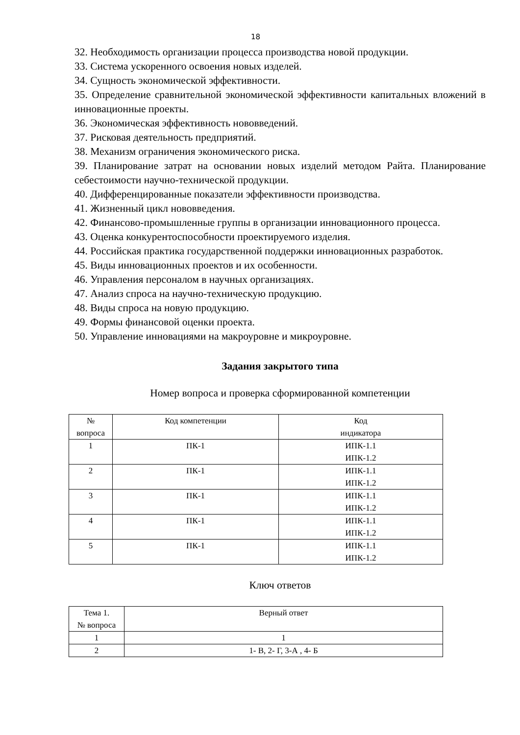18
32. Необходимость организации процесса производства новой продукции.
33. Система ускоренного освоения новых изделей.
34. Сущность экономической эффективности.
35. Определение сравнительной экономической эффективности капитальных вложений в инновационные проекты.
36. Экономическая эффективность нововведений.
37. Рисковая деятельность предприятий.
38. Механизм ограничения экономического риска.
39. Планирование затрат на основании новых изделий методом Райта. Планирование себестоимости научно-технической продукции.
40. Дифференцированные показатели эффективности производства.
41. Жизненный цикл нововведения.
42. Финансово-промышленные группы в организации инновационного процесса.
43. Оценка конкурентоспособности проектируемого изделия.
44. Российская практика государственной поддержки инновационных разработок.
45. Виды инновационных проектов и их особенности.
46. Управления персоналом в научных организациях.
47. Анализ спроса на научно-техническую продукцию.
48. Виды спроса на новую продукцию.
49. Формы финансовой оценки проекта.
50. Управление инновациями на макроуровне и микроуровне.
Задания закрытого типа
Номер вопроса и проверка сформированной компетенции
| № вопроса | Код компетенции | Код индикатора |
| --- | --- | --- |
| 1 | ПК-1 | ИПК-1.1 ИПК-1.2 |
| 2 | ПК-1 | ИПК-1.1 ИПК-1.2 |
| 3 | ПК-1 | ИПК-1.1 ИПК-1.2 |
| 4 | ПК-1 | ИПК-1.1 ИПК-1.2 |
| 5 | ПК-1 | ИПК-1.1 ИПК-1.2 |
Ключ ответов
| Тема 1. № вопроса | Верный ответ |
| --- | --- |
| 1 | 1 |
| 2 | 1- В, 2- Г, 3-А , 4- Б |